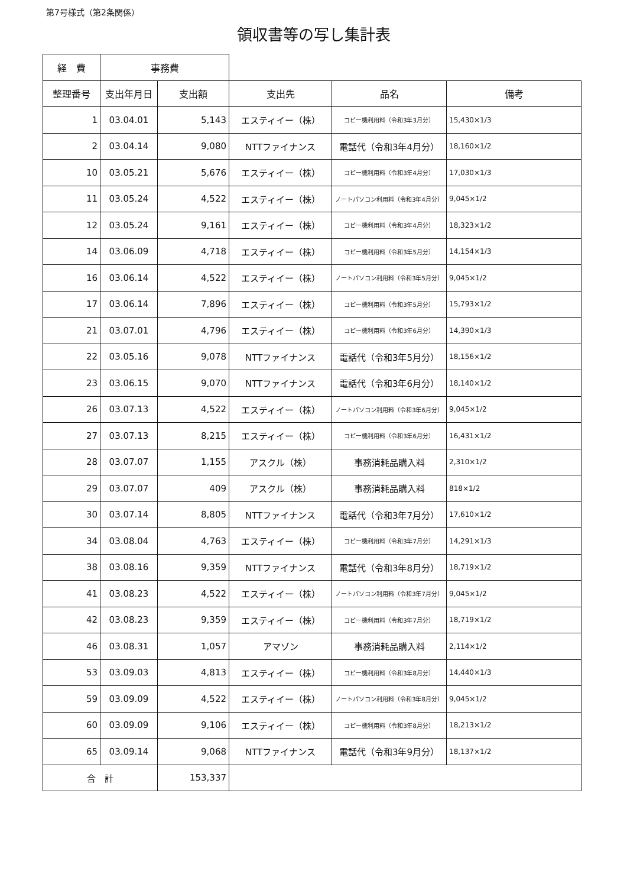第7号様式（第2条関係）
領収書等の写し集計表
| 経 費 | 事務費 | | | | |
| 整理番号 | 支出年月日 | 支出額 | 支出先 | 品名 | 備考 |
| 1 | 03.04.01 | 5,143 | エスティイー（株） | コピー機利用料（令和3年3月分） | 15,430×1/3 |
| 2 | 03.04.14 | 9,080 | NTTファイナンス | 電話代（令和3年4月分） | 18,160×1/2 |
| 10 | 03.05.21 | 5,676 | エスティイー（株） | コピー機利用料（令和3年4月分） | 17,030×1/3 |
| 11 | 03.05.24 | 4,522 | エスティイー（株） | ノートパソコン利用料（令和3年4月分） | 9,045×1/2 |
| 12 | 03.05.24 | 9,161 | エスティイー（株） | コピー機利用料（令和3年4月分） | 18,323×1/2 |
| 14 | 03.06.09 | 4,718 | エスティイー（株） | コピー機利用料（令和3年5月分） | 14,154×1/3 |
| 16 | 03.06.14 | 4,522 | エスティイー（株） | ノートパソコン利用料（令和3年5月分） | 9,045×1/2 |
| 17 | 03.06.14 | 7,896 | エスティイー（株） | コピー機利用料（令和3年5月分） | 15,793×1/2 |
| 21 | 03.07.01 | 4,796 | エスティイー（株） | コピー機利用料（令和3年6月分） | 14,390×1/3 |
| 22 | 03.05.16 | 9,078 | NTTファイナンス | 電話代（令和3年5月分） | 18,156×1/2 |
| 23 | 03.06.15 | 9,070 | NTTファイナンス | 電話代（令和3年6月分） | 18,140×1/2 |
| 26 | 03.07.13 | 4,522 | エスティイー（株） | ノートパソコン利用料（令和3年6月分） | 9,045×1/2 |
| 27 | 03.07.13 | 8,215 | エスティイー（株） | コピー機利用料（令和3年6月分） | 16,431×1/2 |
| 28 | 03.07.07 | 1,155 | アスクル（株） | 事務消耗品購入料 | 2,310×1/2 |
| 29 | 03.07.07 | 409 | アスクル（株） | 事務消耗品購入料 | 818×1/2 |
| 30 | 03.07.14 | 8,805 | NTTファイナンス | 電話代（令和3年7月分） | 17,610×1/2 |
| 34 | 03.08.04 | 4,763 | エスティイー（株） | コピー機利用料（令和3年7月分） | 14,291×1/3 |
| 38 | 03.08.16 | 9,359 | NTTファイナンス | 電話代（令和3年8月分） | 18,719×1/2 |
| 41 | 03.08.23 | 4,522 | エスティイー（株） | ノートパソコン利用料（令和3年7月分） | 9,045×1/2 |
| 42 | 03.08.23 | 9,359 | エスティイー（株） | コピー機利用料（令和3年7月分） | 18,719×1/2 |
| 46 | 03.08.31 | 1,057 | アマゾン | 事務消耗品購入料 | 2,114×1/2 |
| 53 | 03.09.03 | 4,813 | エスティイー（株） | コピー機利用料（令和3年8月分） | 14,440×1/3 |
| 59 | 03.09.09 | 4,522 | エスティイー（株） | ノートパソコン利用料（令和3年8月分） | 9,045×1/2 |
| 60 | 03.09.09 | 9,106 | エスティイー（株） | コピー機利用料（令和3年8月分） | 18,213×1/2 |
| 65 | 03.09.14 | 9,068 | NTTファイナンス | 電話代（令和3年9月分） | 18,137×1/2 |
| 合 計 | | 153,337 | | | |